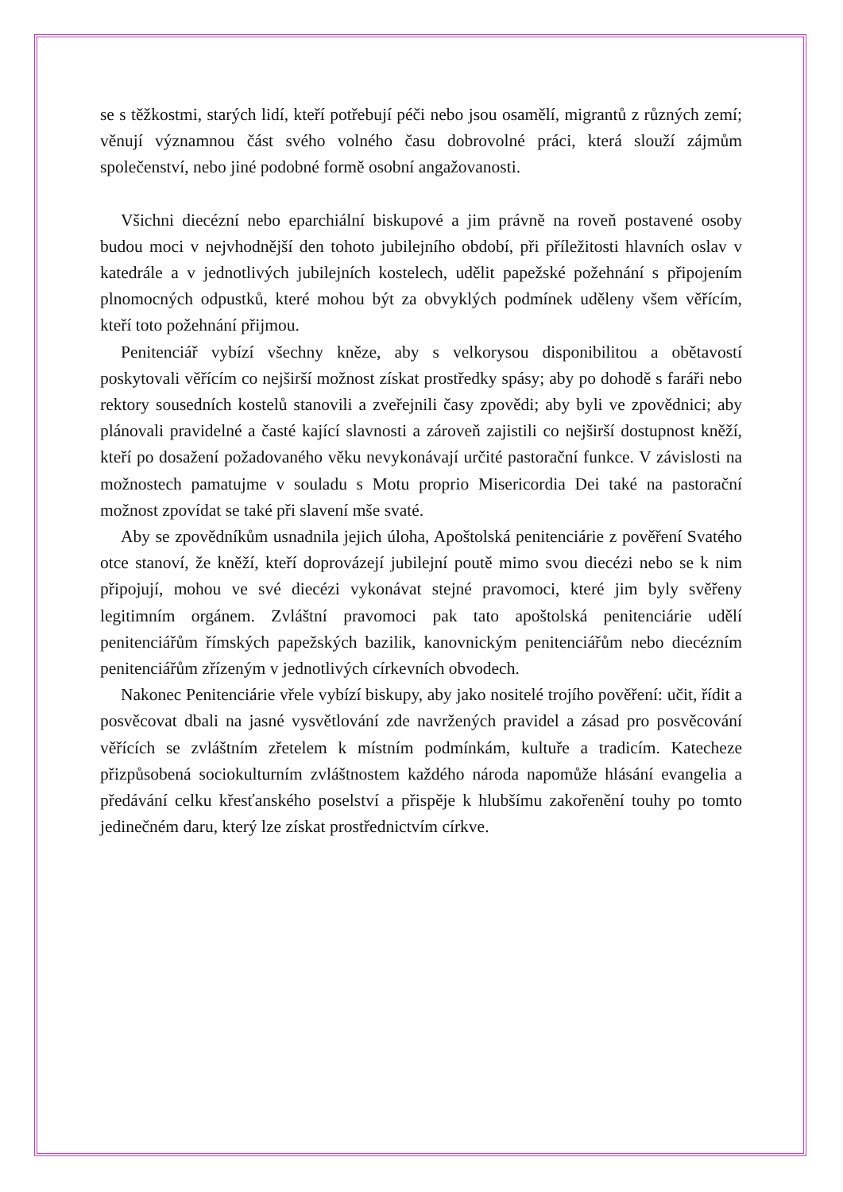se s těžkostmi, starých lidí, kteří potřebují péči nebo jsou osamělí, migrantů z různých zemí; věnují významnou část svého volného času dobrovolné práci, která slouží zájmům společenství, nebo jiné podobné formě osobní angažovanosti.
Všichni diecézní nebo eparchiální biskupové a jim právně na roveň postavené osoby budou moci v nejvhodnější den tohoto jubilejního období, při příležitosti hlavních oslav v katedrále a v jednotlivých jubilejních kostelech, udělit papežské požehnání s připojením plnomocných odpustků, které mohou být za obvyklých podmínek uděleny všem věřícím, kteří toto požehnání přijmou.
Penitenciář vybízí všechny kněze, aby s velkorysou disponibilitou a obětavostí poskytovali věřícím co nejširší možnost získat prostředky spásy; aby po dohodě s faráři nebo rektory sousedních kostelů stanovili a zveřejnili časy zpovědi; aby byli ve zpovědnici; aby plánovali pravidelné a časté kající slavnosti a zároveň zajistili co nejširší dostupnost kněží, kteří po dosažení požadovaného věku nevykonávají určité pastorační funkce. V závislosti na možnostech pamatujme v souladu s Motu proprio Misericordia Dei také na pastorační možnost zpovídat se také při slavení mše svaté.
Aby se zpovědníkům usnadnila jejich úloha, Apoštolská penitenciárie z pověření Svatého otce stanoví, že kněží, kteří doprovázejí jubilejní poutě mimo svou diecézi nebo se k nim připojují, mohou ve své diecézi vykonávat stejné pravomoci, které jim byly svěřeny legitimním orgánem. Zvláštní pravomoci pak tato apoštolská penitenciárie udělí penitenciářům římských papežských bazilik, kanovnickým penitenciářům nebo diecézním penitenciářům zřízeným v jednotlivých církevních obvodech.
Nakonec Penitenciárie vřele vybízí biskupy, aby jako nositelé trojího pověření: učit, řídit a posvěcovat dbali na jasné vysvětlování zde navržených pravidel a zásad pro posvěcování věřících se zvláštním zřetelem k místním podmínkám, kultuře a tradicím. Katecheze přizpůsobená sociokulturním zvláštnostem každého národa napomůže hlásání evangelia a předávání celku křesťanského poselství a přispěje k hlubšímu zakořenění touhy po tomto jedinečném daru, který lze získat prostřednictvím církve.